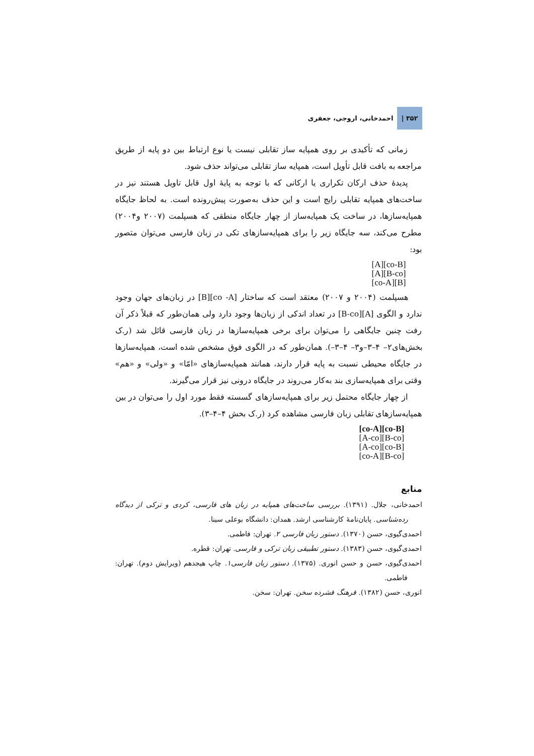۳۵۲ | احمدخانی، اروجی، جعفری
زمانی که تأکیدی بر روی همپایه ساز تقابلی نیست یا نوع ارتباط بین دو پایه از طریق مراجعه به بافت قابل تأویل است، همپایه ساز تقابلی می‌تواند حذف شود.
پدیدهٔ حذف ارکان تکراری یا ارکانی که با توجه به پایهٔ اول قابل تاویل هستند نیز در ساخت‌های همپایه تقابلی رایج است و این حذف به‌صورت پیش‌رونده است. به لحاظ جایگاه همپایه‌سازها، در ساخت یک همپایه‌ساز از چهار جایگاه منطقی که هسپلمت (۲۰۰۷ و۲۰۰۴) مطرح می‌کند، سه جایگاه زیر را برای همپایه‌سازهای تکی در زبان فارسی می‌توان متصور بود:
[A][co-B]
[A][B-co]
[co-A][B]
هسپلمت (۲۰۰۴ و ۲۰۰۷) معتقد است که ساختار [co -A][B] در زبان‌های جهان وجود ندارد و الگوی [A][B-co] در تعداد اندکی از زبان‌ها وجود دارد ولی همان‌طور که قبلاً ذکر آن رفت چنین جایگاهی را می‌توان برای برخی همپایه‌سازها در زبان فارسی قائل شد (ر.ک بخش‌های۲– ۴–۳–و۳– ۴–۳–). همان‌طور که در الگوی فوق مشخص شده است، همپایه‌سازها در جایگاه محیطی نسبت به پایه قرار دارند، همانند همپایه‌سازهای «امّا» و «ولی» و «هم» وقتی برای همپایه‌سازی بند به‌کار می‌روند در جایگاه درونی نیز قرار می‌گیرند.
از چهار جایگاه محتمل زیر برای همپایه‌سازهای گسسته فقط مورد اول را می‌توان در بین همپایه‌سازهای تقابلی زبان فارسی مشاهده کرد (ر.ک بخش ۴–۴–۳).
[co-A][co-B]
[A-co][B-co]
[A-co][co-B]
[co-A][B-co]
منابع
احمدخانی، جلال. (۱۳۹۱). بررسی ساخت‌های همپایه در زبان های فارسی، کردی و ترکی از دیدگاه رده‌شناسی. پایان‌نامهٔ کارشناسی ارشد. همدان: دانشگاه بوعلی سینا.
احمدی‌گیوی، حسن (۱۳۷۰). دستور زبان فارسی ۲. تهران: فاطمی.
احمدی‌گیوی، حسن (۱۳۸۳). دستور تطبیقی زبان ترکی و فارسی. تهران: قطره.
احمدی‌گیوی، حسن و حسن انوری. (۱۳۷۵). دستور زبان فارسی۱. چاپ هیجدهم (ویرایش دوم). تهران: فاطمی.
انوری، حسن (۱۳۸۲). فرهنگ فشرده سخن. تهران: سخن.